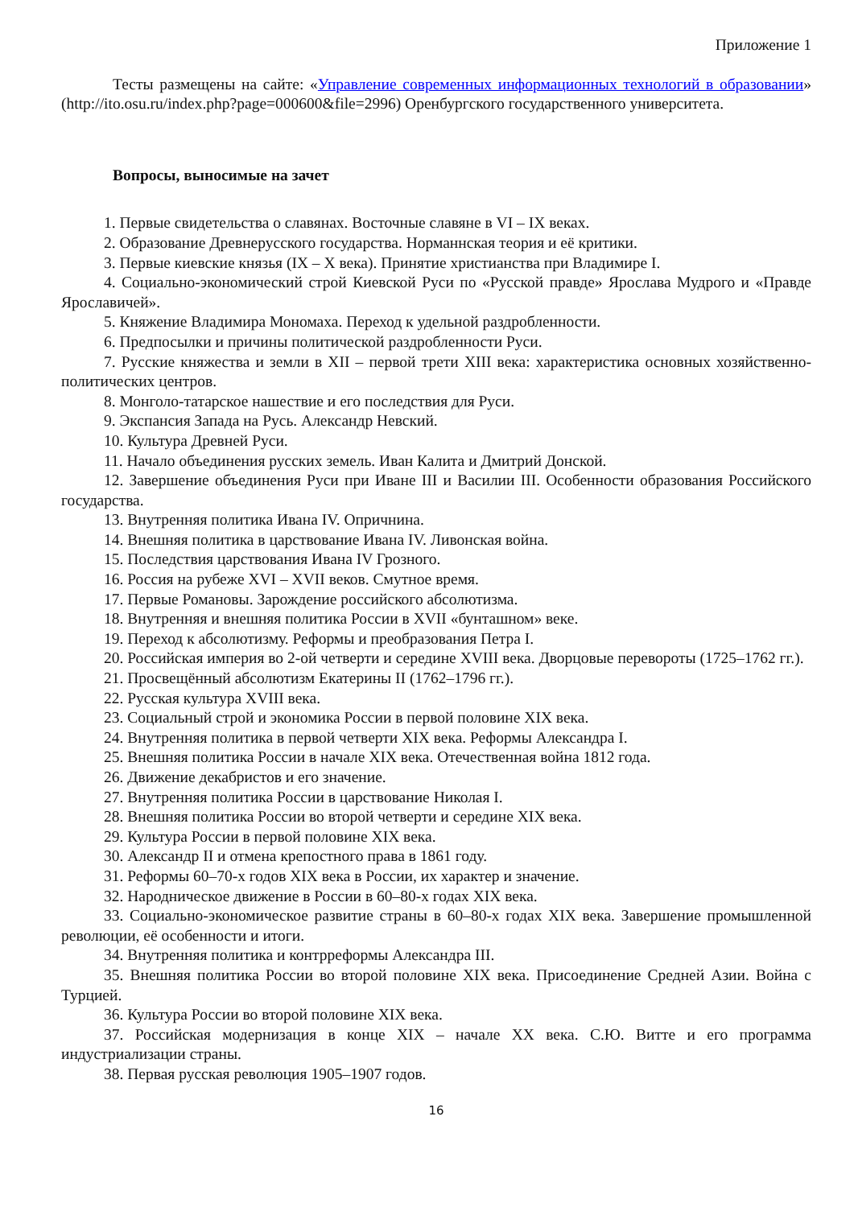Приложение 1
Тесты размещены на сайте: «Управление современных информационных технологий в образовании» (http://ito.osu.ru/index.php?page=000600&file=2996) Оренбургского государственного университета.
Вопросы, выносимые на зачет
1. Первые свидетельства о славянах. Восточные славяне в VI – IX веках.
2. Образование Древнерусского государства. Норманнская теория и её критики.
3. Первые киевские князья (IX – X века). Принятие христианства при Владимире I.
4. Социально-экономический строй Киевской Руси по «Русской правде» Ярослава Мудрого и «Правде Ярославичей».
5. Княжение Владимира Мономаха. Переход к удельной раздробленности.
6. Предпосылки и причины политической раздробленности Руси.
7. Русские княжества и земли в XII – первой трети XIII века: характеристика основных хозяйственно-политических центров.
8. Монголо-татарское нашествие и его последствия для Руси.
9. Экспансия Запада на Русь. Александр Невский.
10. Культура Древней Руси.
11. Начало объединения русских земель. Иван Калита и Дмитрий Донской.
12. Завершение объединения Руси при Иване III и Василии III. Особенности образования Российского государства.
13. Внутренняя политика Ивана IV. Опричнина.
14. Внешняя политика в царствование Ивана IV. Ливонская война.
15. Последствия царствования Ивана IV Грозного.
16. Россия на рубеже XVI – XVII веков. Смутное время.
17. Первые Романовы. Зарождение российского абсолютизма.
18. Внутренняя и внешняя политика России в XVII «бунташном» веке.
19. Переход к абсолютизму. Реформы и преобразования Петра I.
20. Российская империя во 2-ой четверти и середине XVIII века. Дворцовые перевороты (1725–1762 гг.).
21. Просвещённый абсолютизм Екатерины II (1762–1796 гг.).
22. Русская культура XVIII века.
23. Социальный строй и экономика России в первой половине XIX века.
24. Внутренняя политика в первой четверти XIX века. Реформы Александра I.
25. Внешняя политика России в начале XIX века. Отечественная война 1812 года.
26. Движение декабристов и его значение.
27. Внутренняя политика России в царствование Николая I.
28. Внешняя политика России во второй четверти и середине XIX века.
29. Культура России в первой половине XIX века.
30. Александр II и отмена крепостного права в 1861 году.
31. Реформы 60–70-х годов XIX века в России, их характер и значение.
32. Народническое движение в России в 60–80-х годах XIX века.
33. Социально-экономическое развитие страны в 60–80-х годах XIX века. Завершение промышленной революции, её особенности и итоги.
34. Внутренняя политика и контрреформы Александра III.
35. Внешняя политика России во второй половине XIX века. Присоединение Средней Азии. Война с Турцией.
36. Культура России во второй половине XIX века.
37. Российская модернизация в конце XIX – начале XX века. С.Ю. Витте и его программа индустриализации страны.
38. Первая русская революция 1905–1907 годов.
16